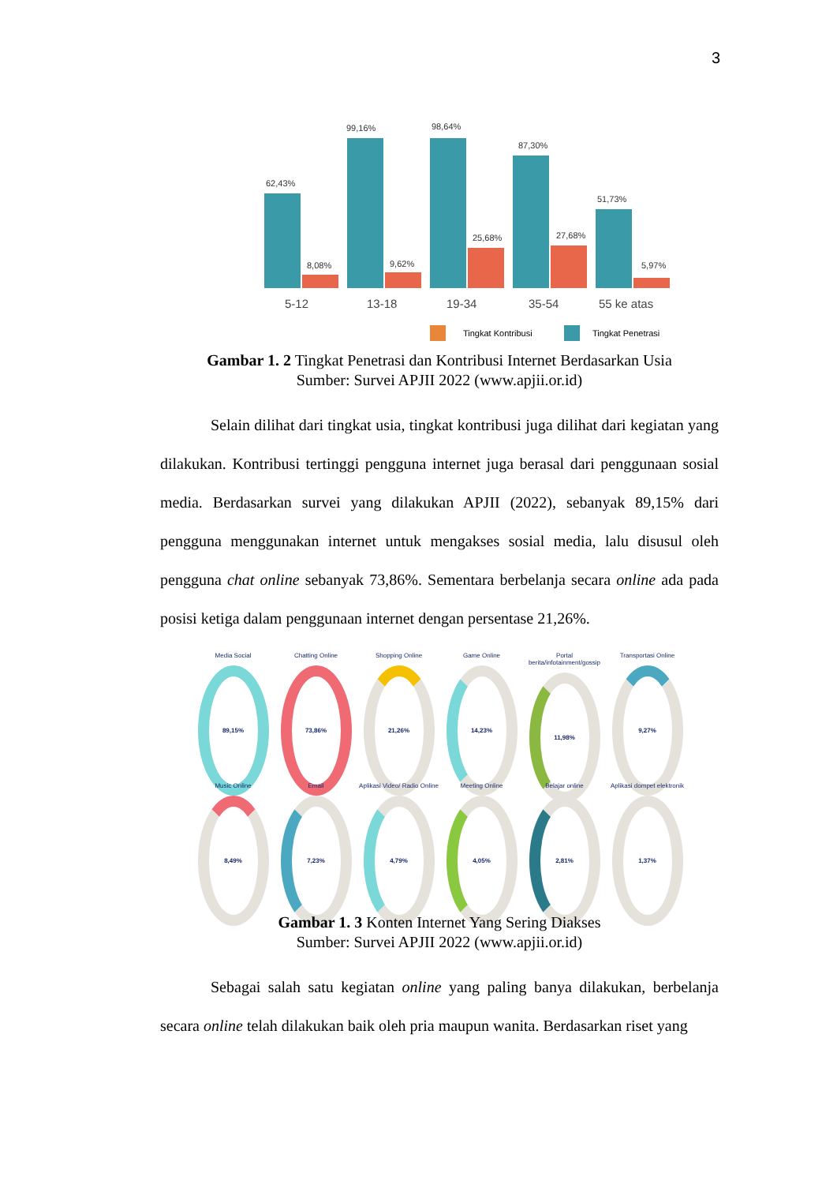3
62,43%
99,16%
98,64%
87,30%
51,73%
8,08%
9,62%
25,68%
27,68%
5,97%
5-12
13-18
19-34
35-54
55 ke atas
Tingkat Kontribusi
Tingkat Penetrasi
Gambar 1. 2 Tingkat Penetrasi dan Kontribusi Internet Berdasarkan Usia
Sumber: Survei APJII 2022 (www.apjii.or.id)
Selain dilihat dari tingkat usia, tingkat kontribusi juga dilihat dari kegiatan yang dilakukan. Kontribusi tertinggi pengguna internet juga berasal dari penggunaan sosial media. Berdasarkan survei yang dilakukan APJII (2022), sebanyak 89,15% dari pengguna menggunakan internet untuk mengakses sosial media, lalu disusul oleh pengguna chat online sebanyak 73,86%. Sementara berbelanja secara online ada pada posisi ketiga dalam penggunaan internet dengan persentase 21,26%.
Media Social
89,15%
Chatting Online
73,86%
Shopping Online
21,26%
Game Online
14,23%
Portal berita/infotainment/gossip
11,98%
Transportasi Online
9,27%
Music Online
8,49%
Email
7,23%
Aplikasi Video/ Radio Online
4,79%
Meeting Online
4,05%
Belajar online
2,81%
Aplikasi dompet elektronik
1,37%
Gambar 1. 3 Konten Internet Yang Sering Diakses
Sumber: Survei APJII 2022 (www.apjii.or.id)
Sebagai salah satu kegiatan online yang paling banya dilakukan, berbelanja secara online telah dilakukan baik oleh pria maupun wanita. Berdasarkan riset yang